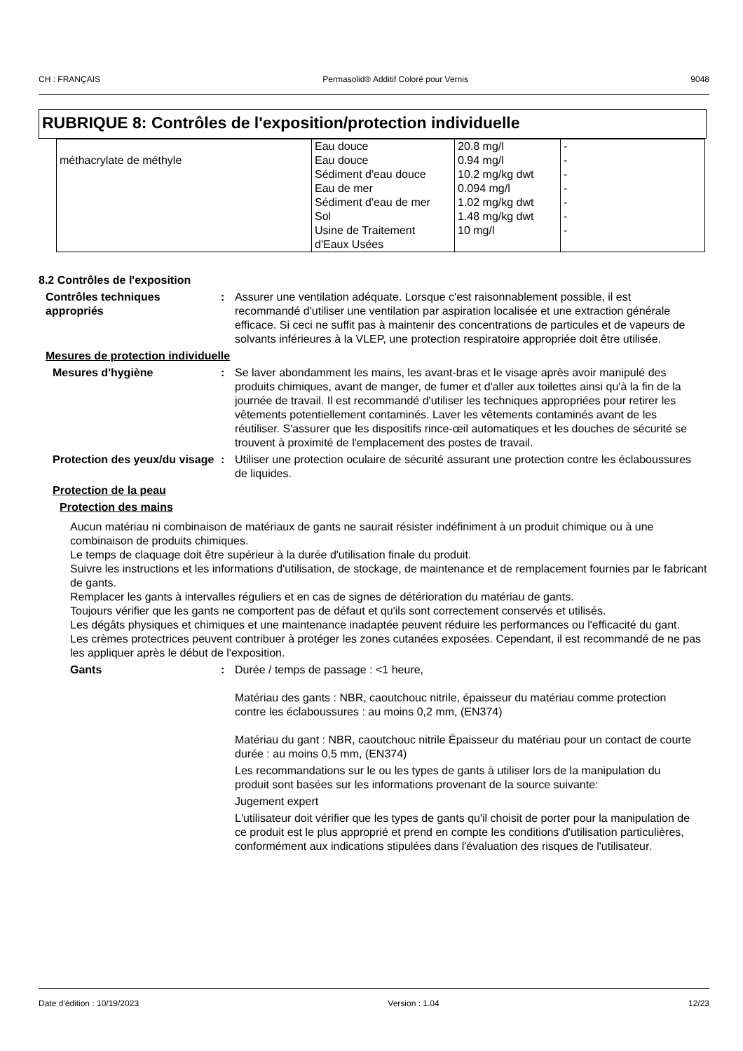CH : FRANÇAIS Permasolid® Additif Coloré pour Vernis 9048
RUBRIQUE 8: Contrôles de l'exposition/protection individuelle
| méthacrylate de méthyle | Eau douce Eau douce Sédiment d'eau douce Eau de mer Sédiment d'eau de mer Sol Usine de Traitement d'Eaux Usées | 20.8 mg/l 0.94 mg/l 10.2 mg/kg dwt 0.094 mg/l 1.02 mg/kg dwt 1.48 mg/kg dwt 10 mg/l | - - - - - - - |
8.2 Contrôles de l'exposition
Contrôles techniques appropriés
: Assurer une ventilation adéquate. Lorsque c'est raisonnablement possible, il est recommandé d'utiliser une ventilation par aspiration localisée et une extraction générale efficace. Si ceci ne suffit pas à maintenir des concentrations de particules et de vapeurs de solvants inférieures à la VLEP, une protection respiratoire appropriée doit être utilisée.
Mesures de protection individuelle
Mesures d'hygiène : Se laver abondamment les mains, les avant-bras et le visage après avoir manipulé des produits chimiques, avant de manger, de fumer et d'aller aux toilettes ainsi qu'à la fin de la journée de travail. Il est recommandé d'utiliser les techniques appropriées pour retirer les vêtements potentiellement contaminés. Laver les vêtements contaminés avant de les réutiliser. S'assurer que les dispositifs rince-œil automatiques et les douches de sécurité se trouvent à proximité de l'emplacement des postes de travail.
Protection des yeux/du visage
: Utiliser une protection oculaire de sécurité assurant une protection contre les éclaboussures de liquides.
Protection de la peau
Protection des mains
Aucun matériau ni combinaison de matériaux de gants ne saurait résister indéfiniment à un produit chimique ou à une combinaison de produits chimiques.
Le temps de claquage doit être supérieur à la durée d'utilisation finale du produit.
Suivre les instructions et les informations d'utilisation, de stockage, de maintenance et de remplacement fournies par le fabricant de gants.
Remplacer les gants à intervalles réguliers et en cas de signes de détérioration du matériau de gants.
Toujours vérifier que les gants ne comportent pas de défaut et qu'ils sont correctement conservés et utilisés.
Les dégâts physiques et chimiques et une maintenance inadaptée peuvent réduire les performances ou l'efficacité du gant.
Les crèmes protectrices peuvent contribuer à protéger les zones cutanées exposées. Cependant, il est recommandé de ne pas les appliquer après le début de l'exposition.
Gants : Durée / temps de passage : <1 heure,
Matériau des gants : NBR, caoutchouc nitrile, épaisseur du matériau comme protection contre les éclaboussures : au moins 0,2 mm, (EN374)
Matériau du gant : NBR, caoutchouc nitrile Épaisseur du matériau pour un contact de courte durée : au moins 0,5 mm, (EN374)
Les recommandations sur le ou les types de gants à utiliser lors de la manipulation du produit sont basées sur les informations provenant de la source suivante:
Jugement expert
L'utilisateur doit vérifier que les types de gants qu'il choisit de porter pour la manipulation de ce produit est le plus approprié et prend en compte les conditions d'utilisation particulières, conformément aux indications stipulées dans l'évaluation des risques de l'utilisateur.
Date d'édition : 10/19/2023 Version : 1.04 12/23